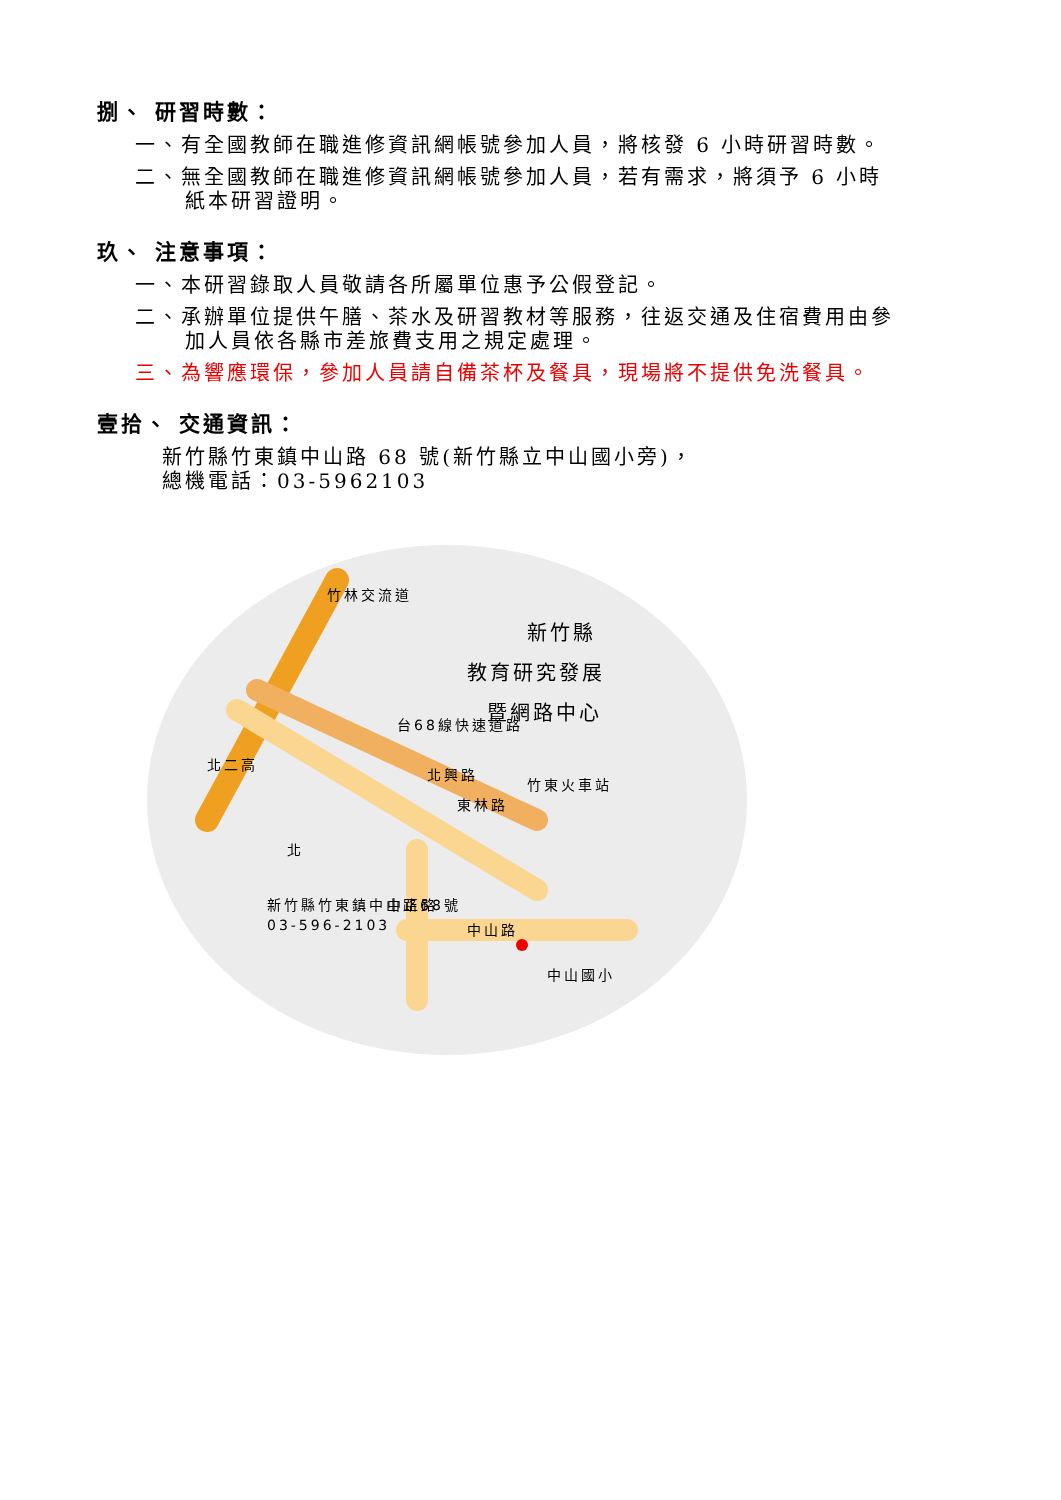捌、 研習時數：
一、有全國教師在職進修資訊網帳號參加人員，將核發 6 小時研習時數。
二、無全國教師在職進修資訊網帳號參加人員，若有需求，將須予 6 小時
紙本研習證明。
玖、 注意事項：
一、本研習錄取人員敬請各所屬單位惠予公假登記。
二、承辦單位提供午膳、茶水及研習教材等服務，往返交通及住宿費用由參
加人員依各縣市差旅費支用之規定處理。
三、為響應環保，參加人員請自備茶杯及餐具，現場將不提供免洗餐具。
壹拾、 交通資訊：
新竹縣竹東鎮中山路 68 號(新竹縣立中山國小旁)，
總機電話：03-5962103
竹林交流道
北二高
台68線快速道路
北興路
東林路
中正路
中山路
中山國小
竹東火車站
新竹縣竹東鎮中山路68號
03-596-2103
北
新竹縣
教育研究發展
暨網路中心